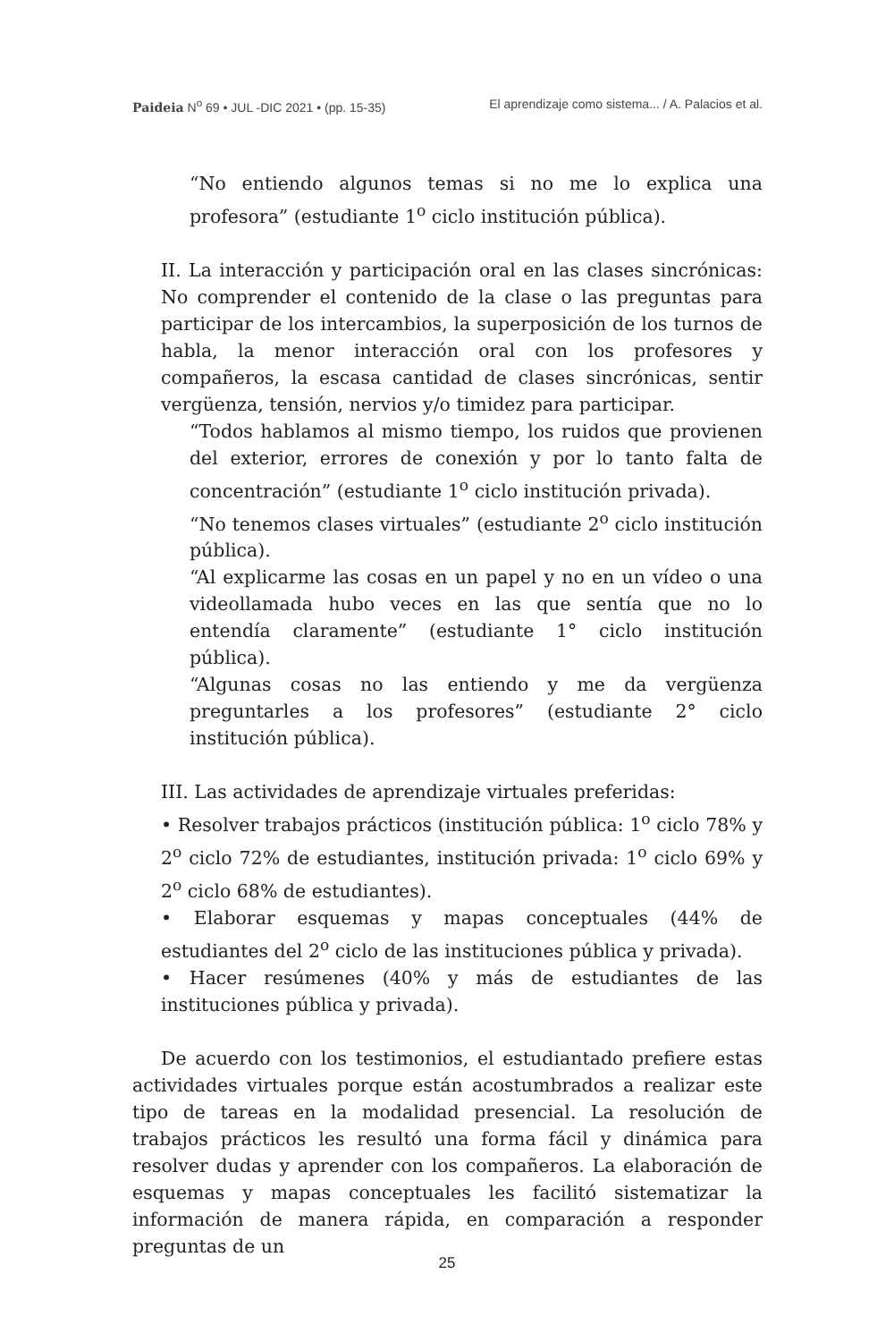Paideia N<sup>o</sup> 69 • JUL -DIC 2021 • (pp. 15-35) El aprendizaje como sistema... / A. Palacios et al.
“No entiendo algunos temas si no me lo explica una profesora” (estudiante 1<sup>o</sup> ciclo institución pública).
II. La interacción y participación oral en las clases sincrónicas: No comprender el contenido de la clase o las preguntas para participar de los intercambios, la superposición de los turnos de habla, la menor interacción oral con los profesores y compañeros, la escasa cantidad de clases sincrónicas, sentir vergüenza, tensión, nervios y/o timidez para participar.
“Todos hablamos al mismo tiempo, los ruidos que provienen del exterior, errores de conexión y por lo tanto falta de concentración” (estudiante 1<sup>o</sup> ciclo institución privada).
“No tenemos clases virtuales” (estudiante 2<sup>o</sup> ciclo institución pública).
“Al explicarme las cosas en un papel y no en un vídeo o una videollamada hubo veces en las que sentía que no lo entendía claramente” (estudiante 1° ciclo institución pública).
“Algunas cosas no las entiendo y me da vergüenza preguntarles a los profesores” (estudiante 2° ciclo institución pública).
III. Las actividades de aprendizaje virtuales preferidas:
• Resolver trabajos prácticos (institución pública: 1<sup>o</sup> ciclo 78% y 2<sup>o</sup> ciclo 72% de estudiantes, institución privada: 1<sup>o</sup> ciclo 69% y 2<sup>o</sup> ciclo 68% de estudiantes).
• Elaborar esquemas y mapas conceptuales (44% de estudiantes del 2<sup>o</sup> ciclo de las instituciones pública y privada).
• Hacer resúmenes (40% y más de estudiantes de las instituciones pública y privada).
De acuerdo con los testimonios, el estudiantado prefiere estas actividades virtuales porque están acostumbrados a realizar este tipo de tareas en la modalidad presencial. La resolución de trabajos prácticos les resultó una forma fácil y dinámica para resolver dudas y aprender con los compañeros. La elaboración de esquemas y mapas conceptuales les facilitó sistematizar la información de manera rápida, en comparación a responder preguntas de un
25